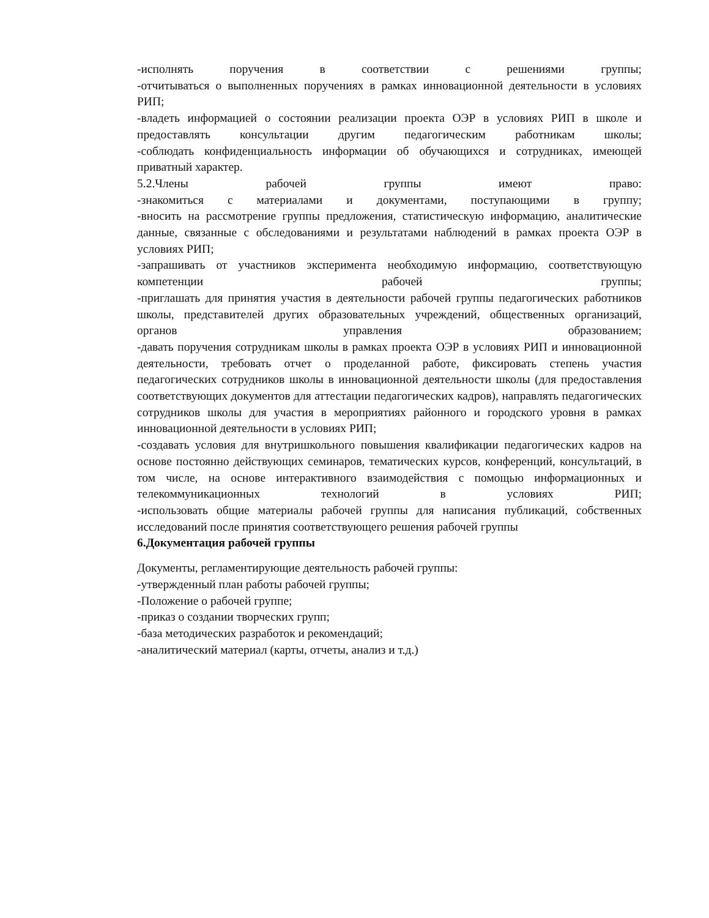-исполнять поручения в соответствии с решениями группы;
-отчитываться о выполненных поручениях в рамках инновационной деятельности в условиях РИП;
-владеть информацией о состоянии реализации проекта ОЭР в условиях РИП в школе и предоставлять консультации другим педагогическим работникам школы;
-соблюдать конфиденциальность информации об обучающихся и сотрудниках, имеющей приватный характер.
5.2.Члены рабочей группы имеют право:
-знакомиться с материалами и документами, поступающими в группу;
-вносить на рассмотрение группы предложения, статистическую информацию, аналитические данные, связанные с обследованиями и результатами наблюдений в рамках проекта ОЭР в условиях РИП;
-запрашивать от участников эксперимента необходимую информацию, соответствующую компетенции рабочей группы;
-приглашать для принятия участия в деятельности рабочей группы педагогических работников школы, представителей других образовательных учреждений, общественных организаций, органов управления образованием;
-давать поручения сотрудникам школы в рамках проекта ОЭР в условиях РИП и инновационной деятельности, требовать отчет о проделанной работе, фиксировать степень участия педагогических сотрудников школы в инновационной деятельности школы (для предоставления соответствующих документов для аттестации педагогических кадров), направлять педагогических сотрудников школы для участия в мероприятиях районного и городского уровня в рамках инновационной деятельности в условиях РИП;
-создавать условия для внутришкольного повышения квалификации педагогических кадров на основе постоянно действующих семинаров, тематических курсов, конференций, консультаций, в том числе, на основе интерактивного взаимодействия с помощью информационных и телекоммуникационных технологий в условиях РИП;
-использовать общие материалы рабочей группы для написания публикаций, собственных исследований после принятия соответствующего решения рабочей группы
6.Документация рабочей группы
Документы, регламентирующие деятельность рабочей группы:
-утвержденный план работы рабочей группы;
-Положение о рабочей группе;
-приказ о создании творческих групп;
-база методических разработок и рекомендаций;
-аналитический материал (карты, отчеты, анализ и т.д.)